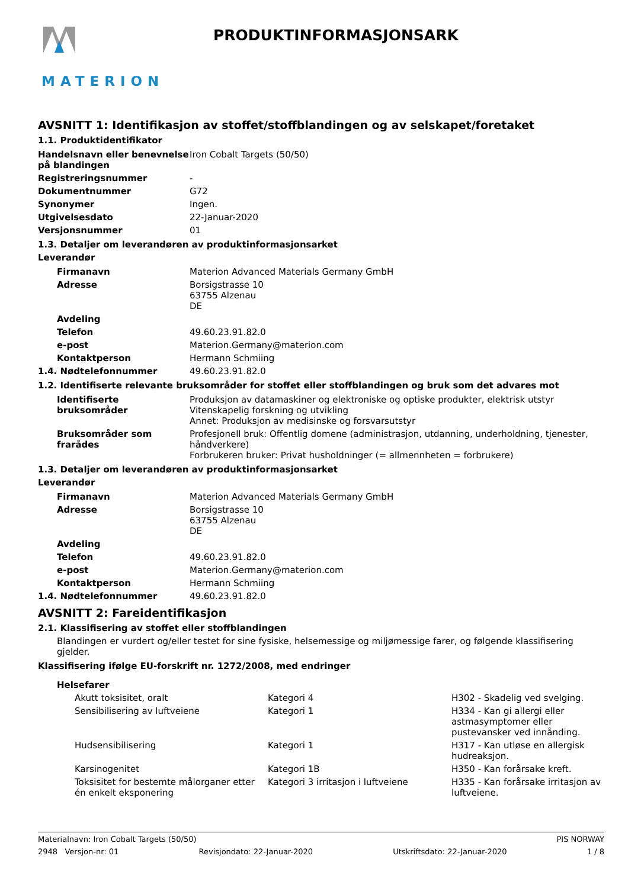MATERION
PRODUKTINFORMASJONSARK
AVSNITT 1: Identifikasjon av stoffet/stoffblandingen og av selskapet/foretaket
1.1. Produktidentifikator
| Handelsnavn eller benevnelse på blandingen | Iron Cobalt Targets (50/50) |
| Registreringsnummer | - |
| Dokumentnummer | G72 |
| Synonymer | Ingen. |
| Utgivelsesdato | 22-Januar-2020 |
| Versjonsnummer | 01 |
1.3. Detaljer om leverandøren av produktinformasjonsarket
Leverandør
| Firmanavn | Materion Advanced Materials Germany GmbH |
| Adresse | Borsigstrasse 10 63755 Alzenau DE |
| Avdeling | |
| Telefon | 49.60.23.91.82.0 |
| e-post | Materion.Germany@materion.com |
| Kontaktperson | Hermann Schmiing |
| 1.4. Nødtelefonnummer | 49.60.23.91.82.0 |
1.2. Identifiserte relevante bruksområder for stoffet eller stoffblandingen og bruk som det advares mot
| Identifiserte bruksområder | Produksjon av datamaskiner og elektroniske og optiske produkter, elektrisk utstyr Vitenskapelig forskning og utvikling Annet: Produksjon av medisinske og forsvarsutstyr |
| Bruksområder som frarådes | Profesjonell bruk: Offentlig domene (administrasjon, utdanning, underholdning, tjenester, håndverkere) Forbrukeren bruker: Privat husholdninger (= allmennheten = forbrukere) |
1.3. Detaljer om leverandøren av produktinformasjonsarket
Leverandør
| Firmanavn | Materion Advanced Materials Germany GmbH |
| Adresse | Borsigstrasse 10 63755 Alzenau DE |
| Avdeling | |
| Telefon | 49.60.23.91.82.0 |
| e-post | Materion.Germany@materion.com |
| Kontaktperson | Hermann Schmiing |
| 1.4. Nødtelefonnummer | 49.60.23.91.82.0 |
AVSNITT 2: Fareidentifikasjon
2.1. Klassifisering av stoffet eller stoffblandingen
Blandingen er vurdert og/eller testet for sine fysiske, helsemessige og miljømessige farer, og følgende klassifisering gjelder.
Klassifisering ifølge EU-forskrift nr. 1272/2008, med endringer
Helsefarer
| Akutt toksisitet, oralt | Kategori 4 | H302 - Skadelig ved svelging. |
| Sensibilisering av luftveiene | Kategori 1 | H334 - Kan gi allergi eller astmasymptomer eller pustevansker ved innånding. |
| Hudsensibilisering | Kategori 1 | H317 - Kan utløse en allergisk hudreaksjon. |
| Karsinogenitet | Kategori 1B | H350 - Kan forårsake kreft. |
| Toksisitet for bestemte målorganer etter én enkelt eksponering | Kategori 3 irritasjon i luftveiene | H335 - Kan forårsake irritasjon av luftveiene. |
Materialnavn: Iron Cobalt Targets (50/50) PIS NORWAY
2948 Versjon-nr: 01 Revisjondato: 22-Januar-2020 Utskriftsdato: 22-Januar-2020 1 / 8